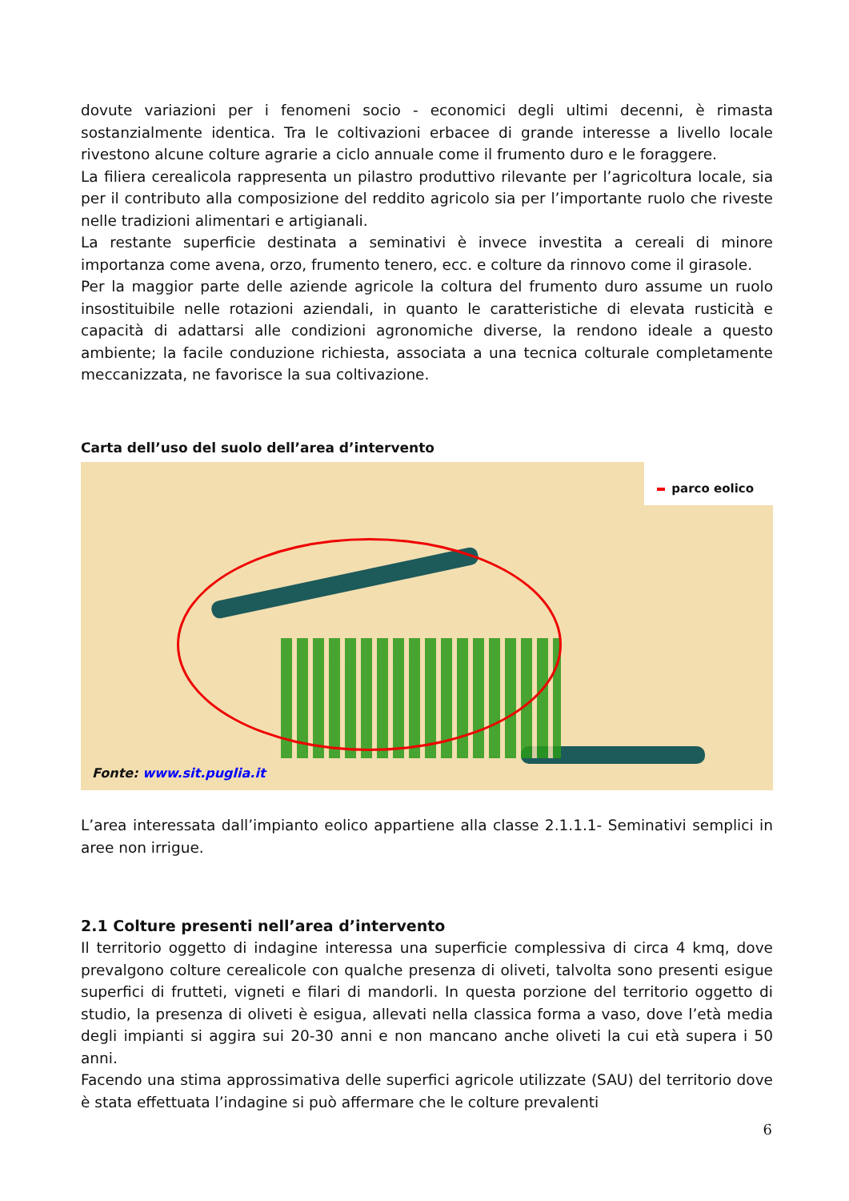dovute variazioni per i fenomeni socio - economici degli ultimi decenni, è rimasta sostanzialmente identica. Tra le coltivazioni erbacee di grande interesse a livello locale rivestono alcune colture agrarie a ciclo annuale come il frumento duro e le foraggere.
La filiera cerealicola rappresenta un pilastro produttivo rilevante per l’agricoltura locale, sia per il contributo alla composizione del reddito agricolo sia per l’importante ruolo che riveste nelle tradizioni alimentari e artigianali.
La restante superficie destinata a seminativi è invece investita a cereali di minore importanza come avena, orzo, frumento tenero, ecc. e colture da rinnovo come il girasole.
Per la maggior parte delle aziende agricole la coltura del frumento duro assume un ruolo insostituibile nelle rotazioni aziendali, in quanto le caratteristiche di elevata rusticità e capacità di adattarsi alle condizioni agronomiche diverse, la rendono ideale a questo ambiente; la facile conduzione richiesta, associata a una tecnica colturale completamente meccanizzata, ne favorisce la sua coltivazione.
Carta dell’uso del suolo dell’area d’intervento
parco eolico
Fonte: www.sit.puglia.it
L’area interessata dall’impianto eolico appartiene alla classe 2.1.1.1- Seminativi semplici in aree non irrigue.
2.1 Colture presenti nell’area d’intervento
Il territorio oggetto di indagine interessa una superficie complessiva di circa 4 kmq, dove prevalgono colture cerealicole con qualche presenza di oliveti, talvolta sono presenti esigue superfici di frutteti, vigneti e filari di mandorli. In questa porzione del territorio oggetto di studio, la presenza di oliveti è esigua, allevati nella classica forma a vaso, dove l’età media degli impianti si aggira sui 20-30 anni e non mancano anche oliveti la cui età supera i 50 anni.
Facendo una stima approssimativa delle superfici agricole utilizzate (SAU) del territorio dove è stata effettuata l’indagine si può affermare che le colture prevalenti
6